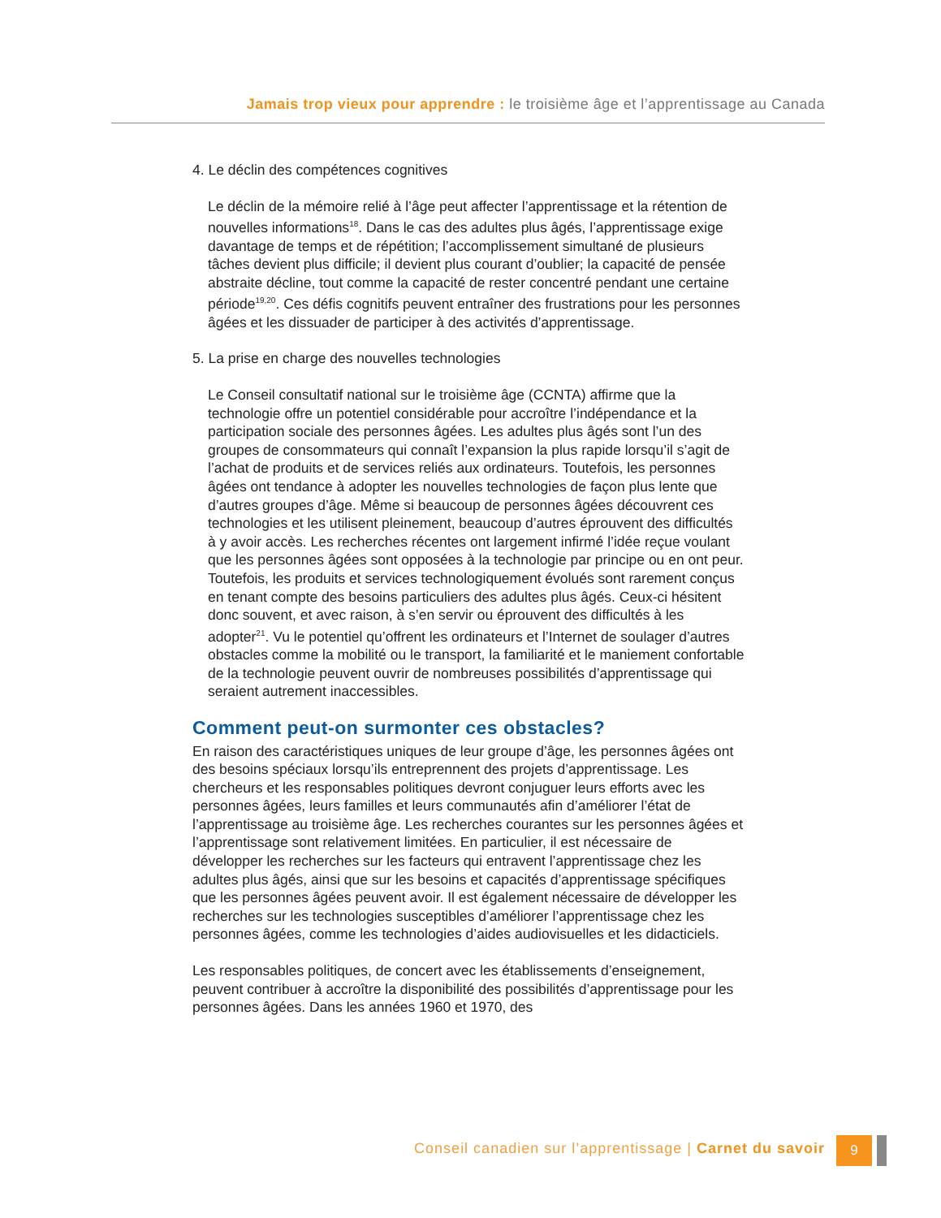Jamais trop vieux pour apprendre : le troisième âge et l’apprentissage au Canada
4. Le déclin des compétences cognitives
Le déclin de la mémoire relié à l’âge peut affecter l’apprentissage et la rétention de nouvelles informations<sup>18</sup>. Dans le cas des adultes plus âgés, l’apprentissage exige davantage de temps et de répétition; l’accomplissement simultané de plusieurs tâches devient plus difficile; il devient plus courant d’oublier; la capacité de pensée abstraite décline, tout comme la capacité de rester concentré pendant une certaine période<sup>19,20</sup>. Ces défis cognitifs peuvent entraîner des frustrations pour les personnes âgées et les dissuader de participer à des activités d’apprentissage.
5. La prise en charge des nouvelles technologies
Le Conseil consultatif national sur le troisième âge (CCNTA) affirme que la technologie offre un potentiel considérable pour accroître l’indépendance et la participation sociale des personnes âgées. Les adultes plus âgés sont l’un des groupes de consommateurs qui connaît l’expansion la plus rapide lorsqu’il s’agit de l’achat de produits et de services reliés aux ordinateurs. Toutefois, les personnes âgées ont tendance à adopter les nouvelles technologies de façon plus lente que d’autres groupes d’âge. Même si beaucoup de personnes âgées découvrent ces technologies et les utilisent pleinement, beaucoup d’autres éprouvent des difficultés à y avoir accès. Les recherches récentes ont largement infirmé l’idée reçue voulant que les personnes âgées sont opposées à la technologie par principe ou en ont peur. Toutefois, les produits et services technologiquement évolués sont rarement conçus en tenant compte des besoins particuliers des adultes plus âgés. Ceux-ci hésitent donc souvent, et avec raison, à s’en servir ou éprouvent des difficultés à les adopter<sup>21</sup>. Vu le potentiel qu’offrent les ordinateurs et l’Internet de soulager d’autres obstacles comme la mobilité ou le transport, la familiarité et le maniement confortable de la technologie peuvent ouvrir de nombreuses possibilités d’apprentissage qui seraient autrement inaccessibles.
Comment peut-on surmonter ces obstacles?
En raison des caractéristiques uniques de leur groupe d’âge, les personnes âgées ont des besoins spéciaux lorsqu’ils entreprennent des projets d’apprentissage. Les chercheurs et les responsables politiques devront conjuguer leurs efforts avec les personnes âgées, leurs familles et leurs communautés afin d’améliorer l’état de l’apprentissage au troisième âge. Les recherches courantes sur les personnes âgées et l’apprentissage sont relativement limitées. En particulier, il est nécessaire de développer les recherches sur les facteurs qui entravent l’apprentissage chez les adultes plus âgés, ainsi que sur les besoins et capacités d’apprentissage spécifiques que les personnes âgées peuvent avoir. Il est également nécessaire de développer les recherches sur les technologies susceptibles d’améliorer l’apprentissage chez les personnes âgées, comme les technologies d’aides audiovisuelles et les didacticiels.
Les responsables politiques, de concert avec les établissements d’enseignement, peuvent contribuer à accroître la disponibilité des possibilités d’apprentissage pour les personnes âgées. Dans les années 1960 et 1970, des
Conseil canadien sur l’apprentissage | Carnet du savoir
9